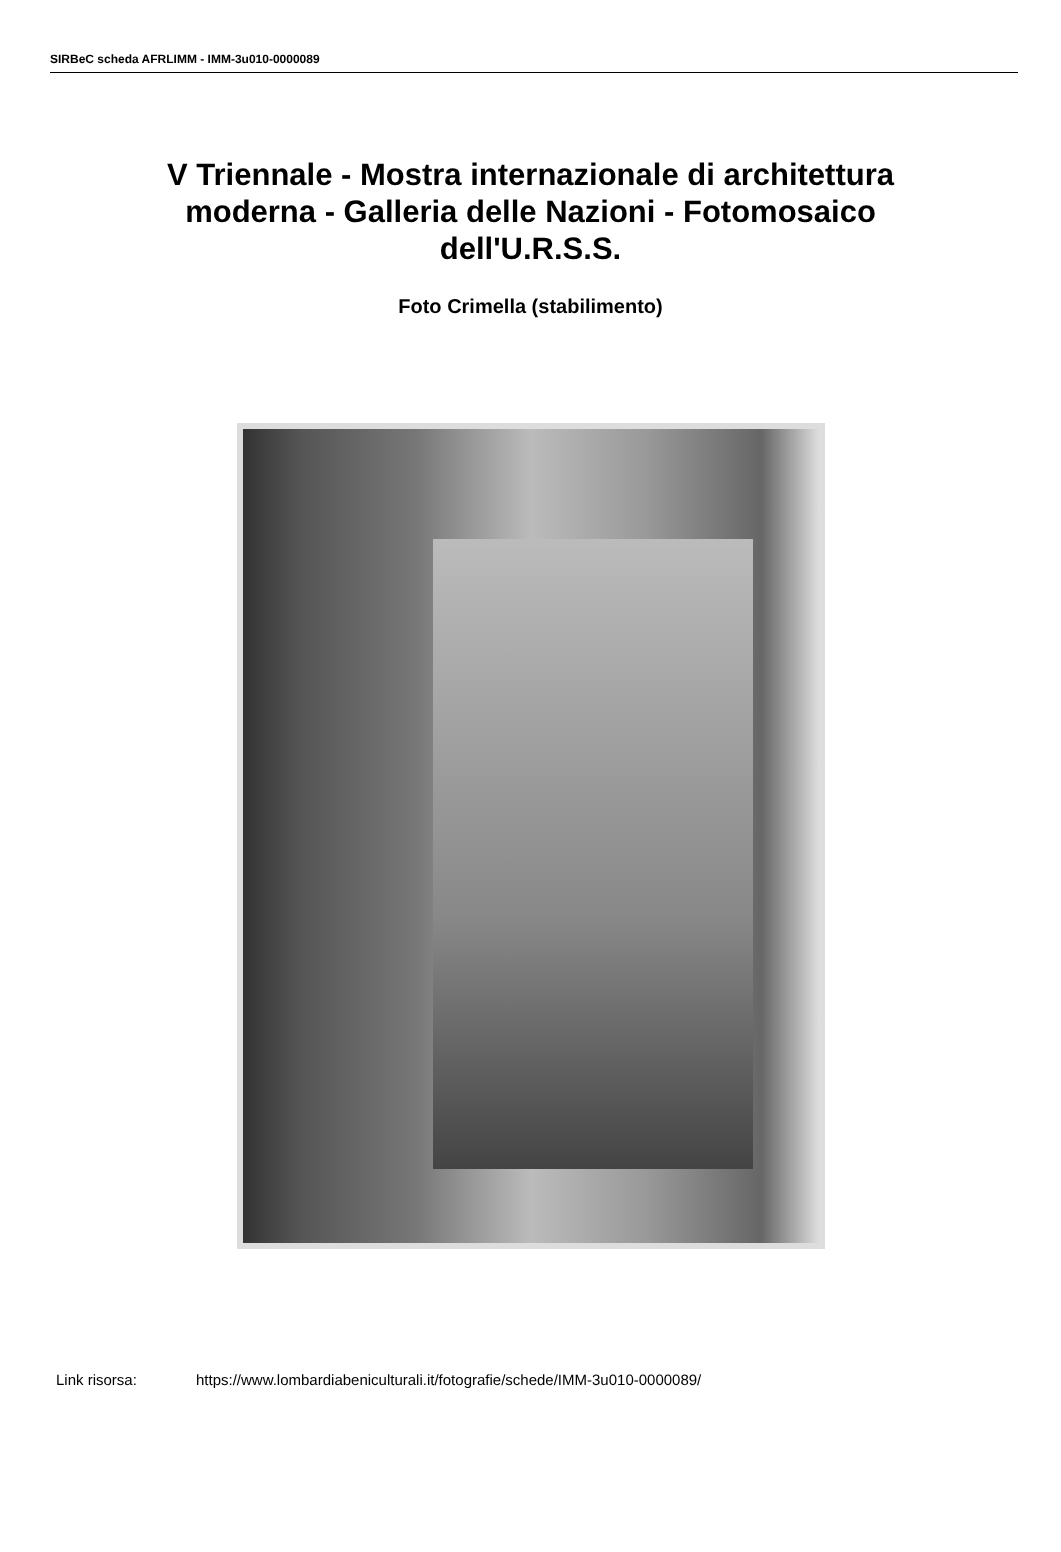SIRBeC scheda AFRLIMM - IMM-3u010-0000089
V Triennale - Mostra internazionale di architettura moderna - Galleria delle Nazioni - Fotomosaico dell'U.R.S.S.
Foto Crimella (stabilimento)
Link risorsa: https://www.lombardiabeniculturali.it/fotografie/schede/IMM-3u010-0000089/